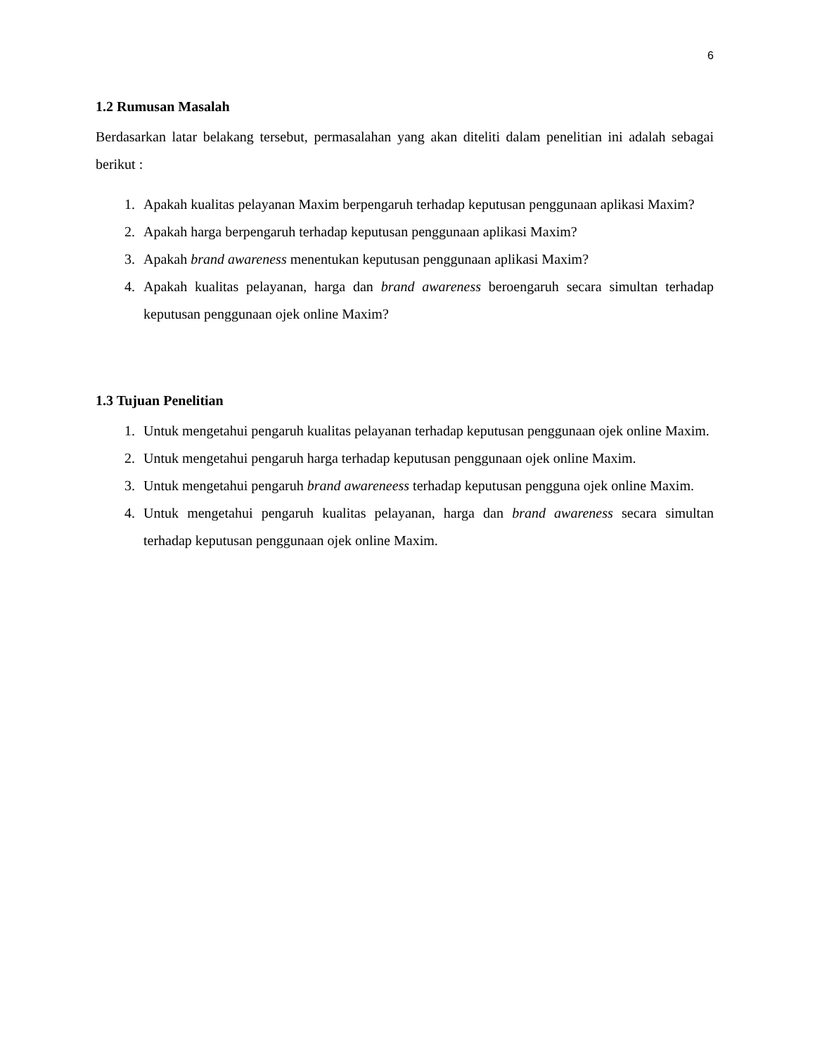6
1.2 Rumusan Masalah
Berdasarkan latar belakang tersebut, permasalahan yang akan diteliti dalam penelitian ini adalah sebagai berikut :
1. Apakah kualitas pelayanan Maxim berpengaruh terhadap keputusan penggunaan aplikasi Maxim?
2. Apakah harga berpengaruh terhadap keputusan penggunaan aplikasi Maxim?
3. Apakah brand awareness menentukan keputusan penggunaan aplikasi Maxim?
4. Apakah kualitas pelayanan, harga dan brand awareness beroengaruh secara simultan terhadap keputusan penggunaan ojek online Maxim?
1.3 Tujuan Penelitian
1. Untuk mengetahui pengaruh kualitas pelayanan terhadap keputusan penggunaan ojek online Maxim.
2. Untuk mengetahui pengaruh harga terhadap keputusan penggunaan ojek online Maxim.
3. Untuk mengetahui pengaruh brand awareneess terhadap keputusan pengguna ojek online Maxim.
4. Untuk mengetahui pengaruh kualitas pelayanan, harga dan brand awareness secara simultan terhadap keputusan penggunaan ojek online Maxim.